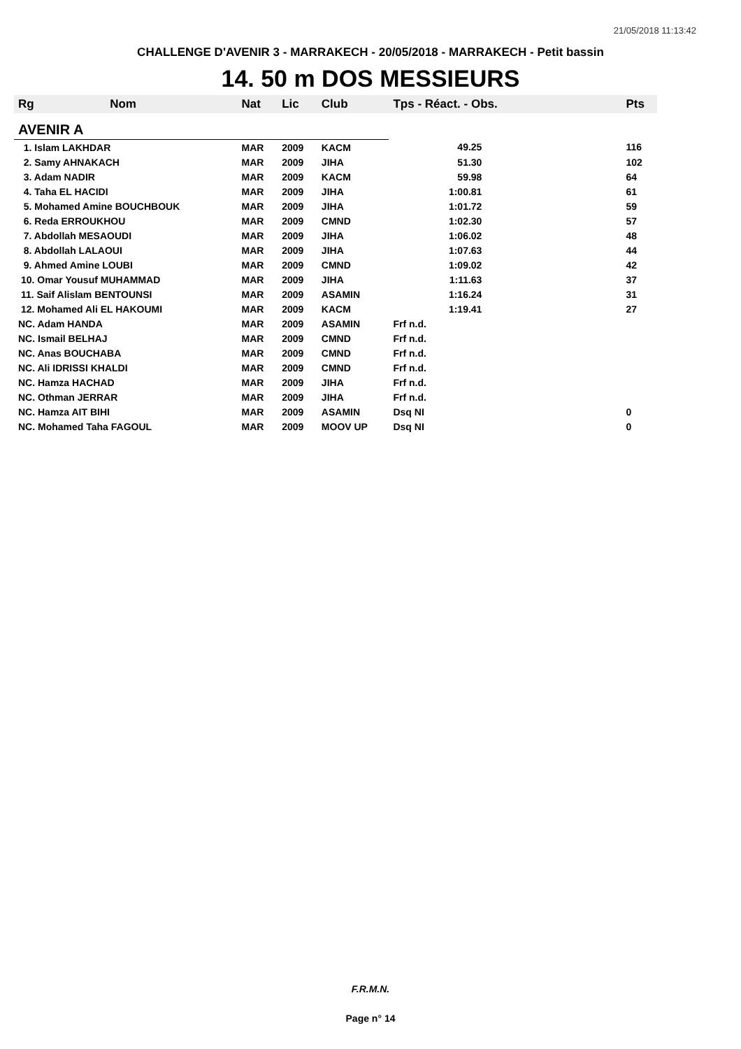21/05/2018 11:13:42
CHALLENGE D'AVENIR 3 - MARRAKECH - 20/05/2018 - MARRAKECH - Petit bassin
14. 50 m DOS MESSIEURS
| Rg | Nom | Nat | Lic | Club | Tps - Réact. - Obs. | Pts |
| --- | --- | --- | --- | --- | --- | --- |
| AVENIR A | | | | | | |
| 1. Islam LAKHDAR | | MAR | 2009 | KACM | 49.25 | 116 |
| 2. Samy AHNAKACH | | MAR | 2009 | JIHA | 51.30 | 102 |
| 3. Adam NADIR | | MAR | 2009 | KACM | 59.98 | 64 |
| 4. Taha EL HACIDI | | MAR | 2009 | JIHA | 1:00.81 | 61 |
| 5. Mohamed Amine BOUCHBOUK | | MAR | 2009 | JIHA | 1:01.72 | 59 |
| 6. Reda ERROUKHOU | | MAR | 2009 | CMND | 1:02.30 | 57 |
| 7. Abdollah MESAOUDI | | MAR | 2009 | JIHA | 1:06.02 | 48 |
| 8. Abdollah LALAOUI | | MAR | 2009 | JIHA | 1:07.63 | 44 |
| 9. Ahmed Amine LOUBI | | MAR | 2009 | CMND | 1:09.02 | 42 |
| 10. Omar Yousuf MUHAMMAD | | MAR | 2009 | JIHA | 1:11.63 | 37 |
| 11. Saif Alislam BENTOUNSI | | MAR | 2009 | ASAMIN | 1:16.24 | 31 |
| 12. Mohamed Ali EL HAKOUMI | | MAR | 2009 | KACM | 1:19.41 | 27 |
| NC. Adam HANDA | | MAR | 2009 | ASAMIN | Frf n.d. | |
| NC. Ismail BELHAJ | | MAR | 2009 | CMND | Frf n.d. | |
| NC. Anas BOUCHABA | | MAR | 2009 | CMND | Frf n.d. | |
| NC. Ali IDRISSI KHALDI | | MAR | 2009 | CMND | Frf n.d. | |
| NC. Hamza HACHAD | | MAR | 2009 | JIHA | Frf n.d. | |
| NC. Othman JERRAR | | MAR | 2009 | JIHA | Frf n.d. | |
| NC. Hamza AIT BIHI | | MAR | 2009 | ASAMIN | Dsq NI | 0 |
| NC. Mohamed Taha FAGOUL | | MAR | 2009 | MOOV UP | Dsq NI | 0 |
F.R.M.N.
Page n° 14